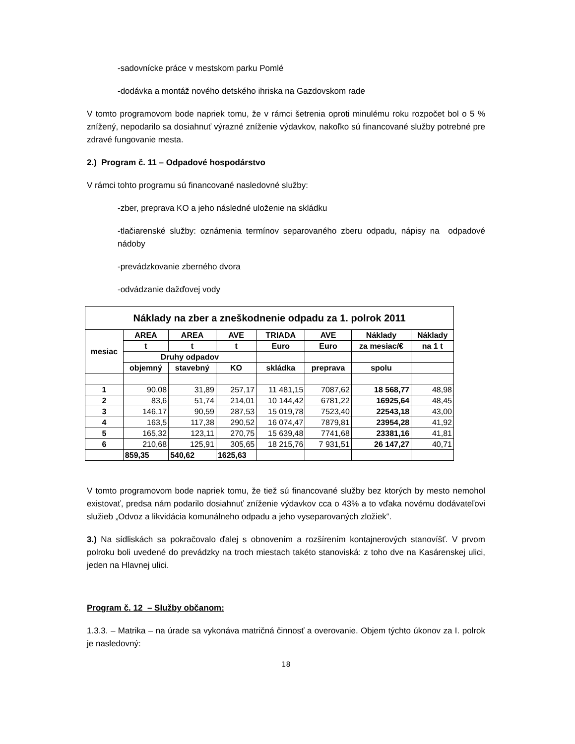-sadovnícke práce v mestskom parku Pomlé
-dodávka a montáž nového detského ihriska na Gazdovskom rade
V tomto programovom bode napriek tomu, že v rámci šetrenia oproti minulému roku rozpočet bol o 5 % znížený, nepodarilo sa dosiahnuť výrazné zníženie výdavkov, nakoľko sú financované služby potrebné pre zdravé fungovanie mesta.
2.) Program č. 11 – Odpadové hospodárstvo
V rámci tohto programu sú financované nasledovné služby:
-zber, preprava KO a jeho následné uloženie na skládku
-tlačiarenské služby: oznámenia termínov separovaného zberu odpadu, nápisy na odpadové nádoby
-prevádzkovanie zberného dvora
-odvádzanie dažďovej vody
| Náklady na zber a zneškodnenie odpadu za 1. polrok 2011 | | | | | | | |
| mesiac | AREA | AREA | AVE | TRIADA | AVE | Náklady | Náklady |
| | t | t | t | Euro | Euro | za mesiac/€ | na 1 t |
| | Druhy odpadov | | | | | | |
| | objemný | stavebný | KO | skládka | preprava | spolu | |
| 1 | 90,08 | 31,89 | 257,17 | 11 481,15 | 7087,62 | 18 568,77 | 48,98 |
| 2 | 83,6 | 51,74 | 214,01 | 10 144,42 | 6781,22 | 16925,64 | 48,45 |
| 3 | 146,17 | 90,59 | 287,53 | 15 019,78 | 7523,40 | 22543,18 | 43,00 |
| 4 | 163,5 | 117,38 | 290,52 | 16 074,47 | 7879,81 | 23954,28 | 41,92 |
| 5 | 165,32 | 123,11 | 270,75 | 15 639,48 | 7741,68 | 23381,16 | 41,81 |
| 6 | 210,68 | 125,91 | 305,65 | 18 215,76 | 7 931,51 | 26 147,27 | 40,71 |
| | 859,35 | 540,62 | 1625,63 | | | | |
V tomto programovom bode napriek tomu, že tiež sú financované služby bez ktorých by mesto nemohol existovať, predsa nám podarilo dosiahnuť zníženie výdavkov cca o 43% a to vďaka novému dodávateľovi služieb „Odvoz a likvidácia komunálneho odpadu a jeho vyseparovaných zložiek“.
3.) Na sídliskách sa pokračovalo ďalej s obnovením a rozšírením kontajnerových stanovíšť. V prvom polroku boli uvedené do prevádzky na troch miestach takéto stanoviská: z toho dve na Kasárenskej ulici, jeden na Hlavnej ulici.
Program č. 12 – Služby občanom:
1.3.3. – Matrika – na úrade sa vykonáva matričná činnosť a overovanie. Objem týchto úkonov za I. polrok je nasledovný:
18